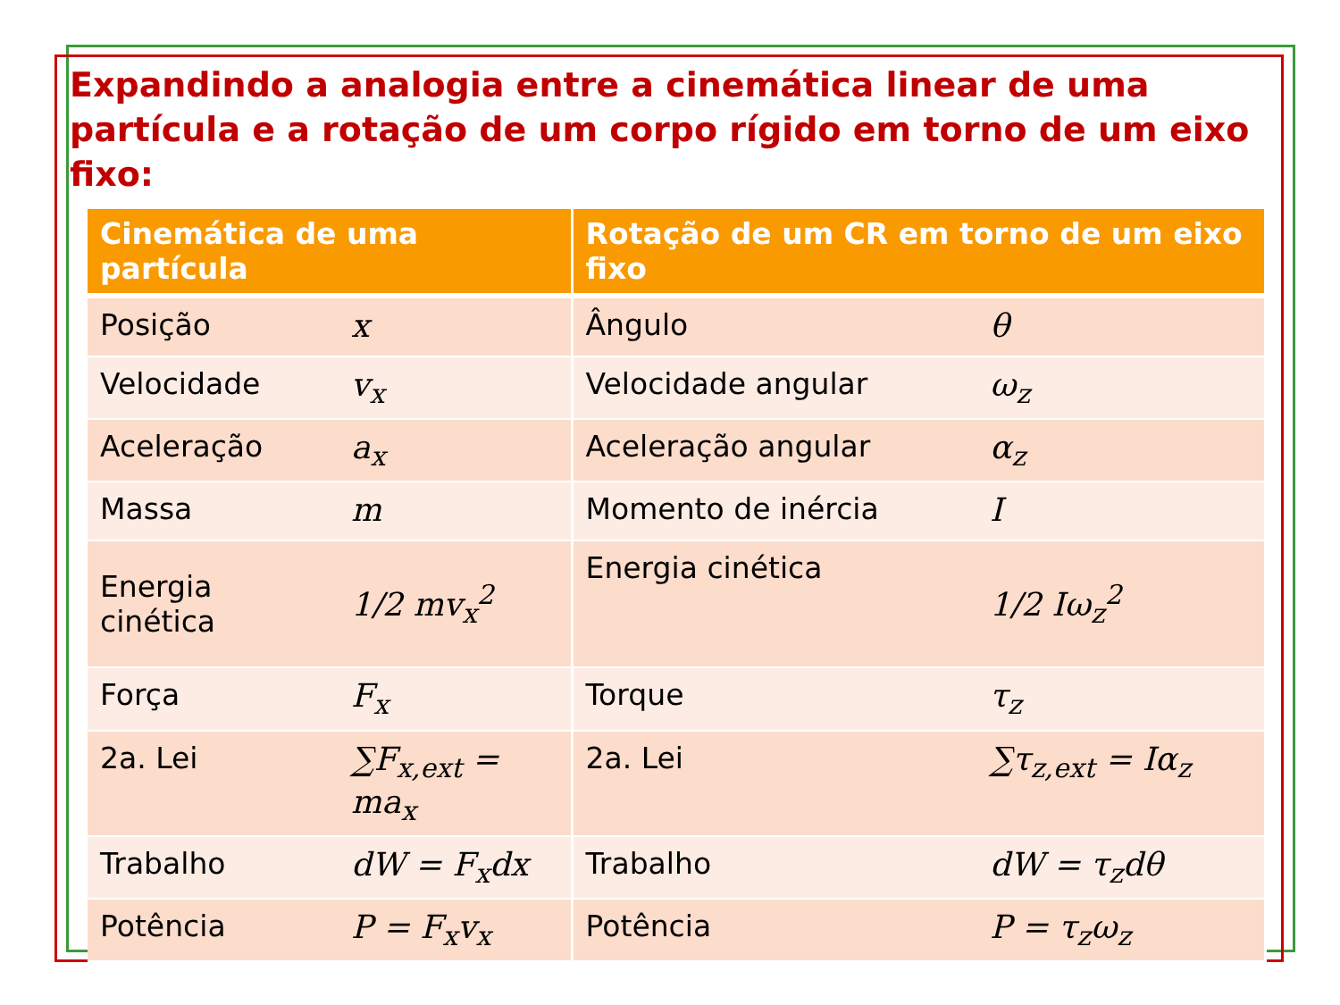Expandindo a analogia entre a cinemática linear de uma partícula e a rotação de um corpo rígido em torno de um eixo fixo:
| Cinemática de uma partícula | | Rotação de um CR em torno de um eixo fixo | |
| --- | --- | --- | --- |
| Posição | x | Ângulo | θ |
| Velocidade | v<sub>x</sub> | Velocidade angular | ω<sub>z</sub> |
| Aceleração | a<sub>x</sub> | Aceleração angular | α<sub>z</sub> |
| Massa | m | Momento de inércia | I |
| Energia cinética | 1/2 mv<sub>x</sub><sup>2</sup> | Energia cinética | 1/2 Iω<sub>z</sub><sup>2</sup> |
| Força | F<sub>x</sub> | Torque | τ<sub>z</sub> |
| 2a. Lei | ∑F<sub>x,ext</sub> = ma<sub>x</sub> | 2a. Lei | ∑τ<sub>z,ext</sub> = Iα<sub>z</sub> |
| Trabalho | dW = F<sub>x</sub>dx | Trabalho | dW = τ<sub>z</sub>dθ |
| Potência | P = F<sub>x</sub>v<sub>x</sub> | Potência | P = τ<sub>z</sub>ω<sub>z</sub> |